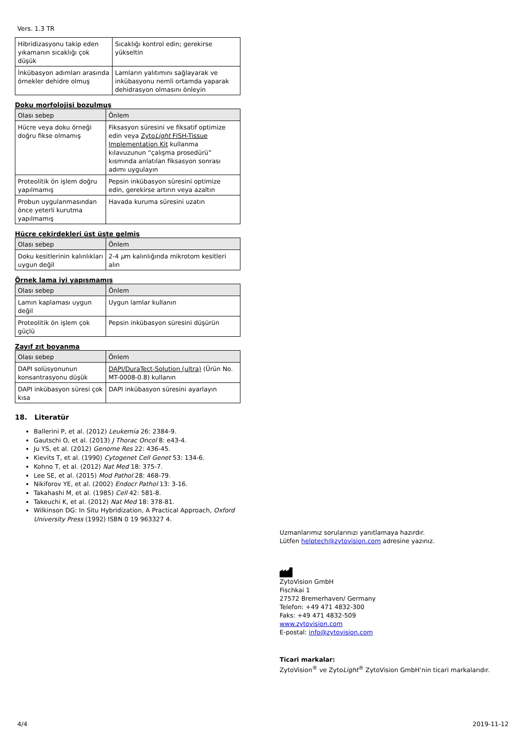Vers. 1.3 TR
| Hibridizasyonu takip eden yıkamanın sıcaklığı çok düşük | Sıcaklığı kontrol edin; gerekirse yükseltin |
| İnkübasyon adımları arasında örnekler dehidre olmuş | Lamların yalıtımını sağlayarak ve inkübasyonu nemli ortamda yaparak dehidrasyon olmasını önleyin |
Doku morfolojisi bozulmuş
| Olası sebep | Önlem |
| --- | --- |
| Hücre veya doku örneği doğru fikse olmamış | Fiksasyon süresini ve fiksatif optimize edin veya Zyto Light FISH-Tissue Implementation Kit kullanma kılavuzunun “çalışma prosedürü” kısmında anlatılan fiksasyon sonrası adımı uygulayın |
| Proteolitik ön işlem doğru yapılmamış | Pepsin inkübasyon süresini optimize edin, gerekirse artırın veya azaltın |
| Probun uygulanmasından önce yeterli kurutma yapılmamış | Havada kuruma süresini uzatın |
Hücre çekirdekleri üst üste gelmiş
| Olası sebep | Önlem |
| --- | --- |
| Doku kesitlerinin kalınlıkları uygun değil | 2-4 µ m kalınlığında mikrotom kesitleri alın |
Örnek lama iyi yapışmamış
| Olası sebep | Önlem |
| --- | --- |
| Lamın kaplaması uygun değil | Uygun lamlar kullanın |
| Proteolitik ön işlem çok güçlü | Pepsin inkübasyon süresini düşürün |
Zayıf zıt boyanma
| Olası sebep | Önlem |
| --- | --- |
| DAPI solüsyonunun konsantrasyonu düşük | DAPI/DuraTect-Solution (ultra) (Ürün No. MT-0008-0.8) kullanın |
| DAPI inkübasyon süresi çok kısa | DAPI inkübasyon süresini ayarlayın |
18. Literatür
Ballerini P, et al. (2012) Leukemia 26: 2384-9.
Gautschi O, et al. (2013) J Thorac Oncol 8: e43-4.
Ju YS, et al. (2012) Genome Res 22: 436-45.
Kievits T, et al. (1990) Cytogenet Cell Genet 53: 134-6.
Kohno T, et al. (2012) Nat Med 18: 375-7.
Lee SE, et al. (2015) Mod Pathol 28: 468-79.
Nikiforov YE, et al. (2002) Endocr Pathol 13: 3-16.
Takahashi M, et al. (1985) Cell 42: 581-8.
Takeuchi K, et al. (2012) Nat Med 18: 378-81.
Wilkinson DG: In Situ Hybridization, A Practical Approach, Oxford University Press (1992) ISBN 0 19 963327 4.
Uzmanlarımız sorularınızı yanıtlamaya hazırdır.
Lütfen helptech@zytovision.com adresine yazınız.
ZytoVision GmbH
Fischkai 1
27572 Bremerhaven/ Germany
Telefon: +49 471 4832-300
Faks: +49 471 4832-509
www.zytovision.com
E-postal: info@zytovision.com
Ticari markalar:
ZytoVision<sup>®</sup> ve ZytoLight<sup>®</sup> ZytoVision GmbH’nin ticari markalarıdır.
4/4 2019-11-12